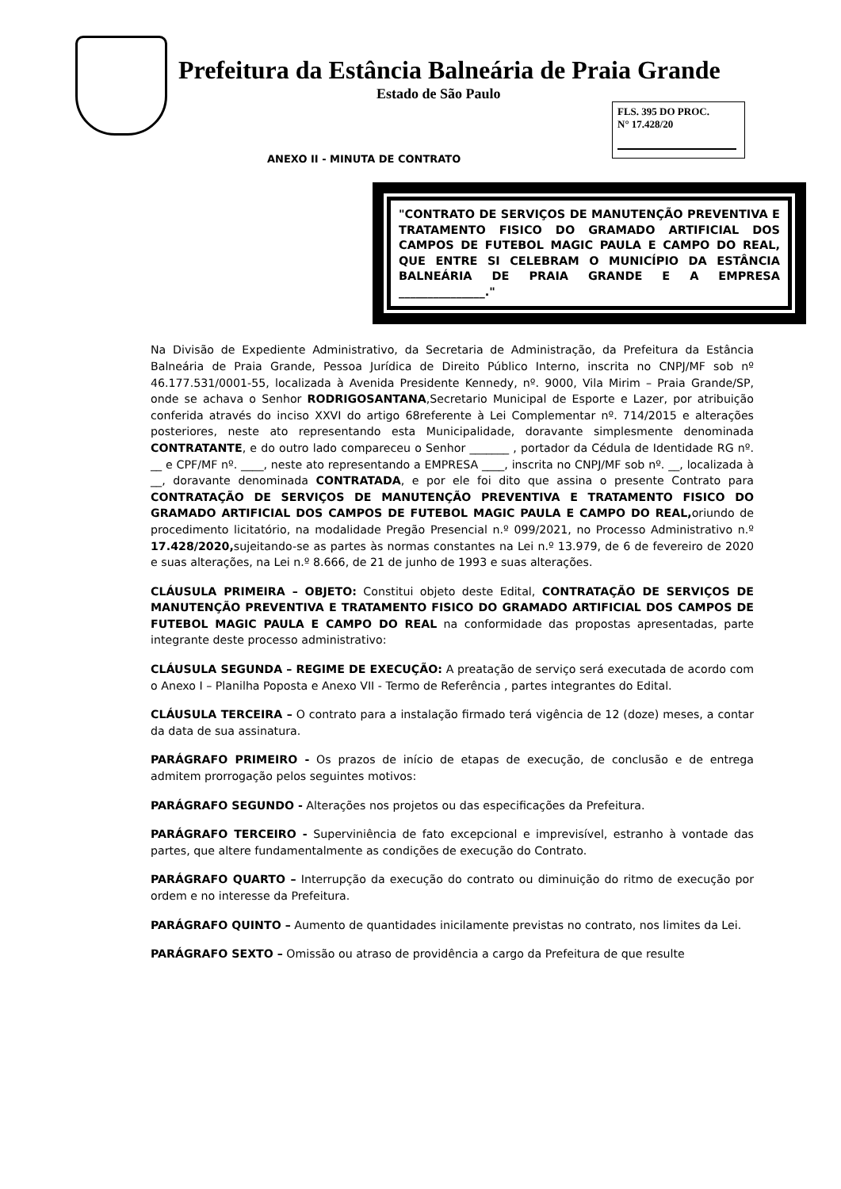Prefeitura da Estância Balneária de Praia Grande
Estado de São Paulo
FLS. 395 DO PROC.
N° 17.428/20
ANEXO II - MINUTA DE CONTRATO
"CONTRATO DE SERVIÇOS DE MANUTENÇÃO PREVENTIVA E TRATAMENTO FISICO DO GRAMADO ARTIFICIAL DOS CAMPOS DE FUTEBOL MAGIC PAULA E CAMPO DO REAL, QUE ENTRE SI CELEBRAM O MUNICÍPIO DA ESTÂNCIA BALNEÁRIA DE PRAIA GRANDE E A EMPRESA _______________."
Na Divisão de Expediente Administrativo, da Secretaria de Administração, da Prefeitura da Estância Balneária de Praia Grande, Pessoa Jurídica de Direito Público Interno, inscrita no CNPJ/MF sob nº 46.177.531/0001-55, localizada à Avenida Presidente Kennedy, nº. 9000, Vila Mirim – Praia Grande/SP, onde se achava o Senhor RODRIGOSANTANA,Secretario Municipal de Esporte e Lazer, por atribuição conferida através do inciso XXVI do artigo 68referente à Lei Complementar nº. 714/2015 e alterações posteriores, neste ato representando esta Municipalidade, doravante simplesmente denominada CONTRATANTE, e do outro lado compareceu o Senhor _______ , portador da Cédula de Identidade RG nº. __ e CPF/MF nº. ____, neste ato representando a EMPRESA ____, inscrita no CNPJ/MF sob nº. __, localizada à __, doravante denominada CONTRATADA, e por ele foi dito que assina o presente Contrato para CONTRATAÇÃO DE SERVIÇOS DE MANUTENÇÃO PREVENTIVA E TRATAMENTO FISICO DO GRAMADO ARTIFICIAL DOS CAMPOS DE FUTEBOL MAGIC PAULA E CAMPO DO REAL, oriundo de procedimento licitatório, na modalidade Pregão Presencial n.º 099/2021, no Processo Administrativo n.º 17.428/2020, sujeitando-se as partes às normas constantes na Lei n.º 13.979, de 6 de fevereiro de 2020 e suas alterações, na Lei n.º 8.666, de 21 de junho de 1993 e suas alterações.
CLÁUSULA PRIMEIRA – OBJETO: Constitui objeto deste Edital, CONTRATAÇÃO DE SERVIÇOS DE MANUTENÇÃO PREVENTIVA E TRATAMENTO FISICO DO GRAMADO ARTIFICIAL DOS CAMPOS DE FUTEBOL MAGIC PAULA E CAMPO DO REAL na conformidade das propostas apresentadas, parte integrante deste processo administrativo:
CLÁUSULA SEGUNDA – REGIME DE EXECUÇÃO: A preatação de serviço será executada de acordo com o Anexo I – Planilha Poposta e Anexo VII - Termo de Referência , partes integrantes do Edital.
CLÁUSULA TERCEIRA – O contrato para a instalação firmado terá vigência de 12 (doze) meses, a contar da data de sua assinatura.
PARÁGRAFO PRIMEIRO - Os prazos de início de etapas de execução, de conclusão e de entrega admitem prorrogação pelos seguintes motivos:
PARÁGRAFO SEGUNDO - Alterações nos projetos ou das especificações da Prefeitura.
PARÁGRAFO TERCEIRO - Superviniência de fato excepcional e imprevisível, estranho à vontade das partes, que altere fundamentalmente as condições de execução do Contrato.
PARÁGRAFO QUARTO – Interrupção da execução do contrato ou diminuição do ritmo de execução por ordem e no interesse da Prefeitura.
PARÁGRAFO QUINTO – Aumento de quantidades inicilamente previstas no contrato, nos limites da Lei.
PARÁGRAFO SEXTO – Omissão ou atraso de providência a cargo da Prefeitura de que resulte